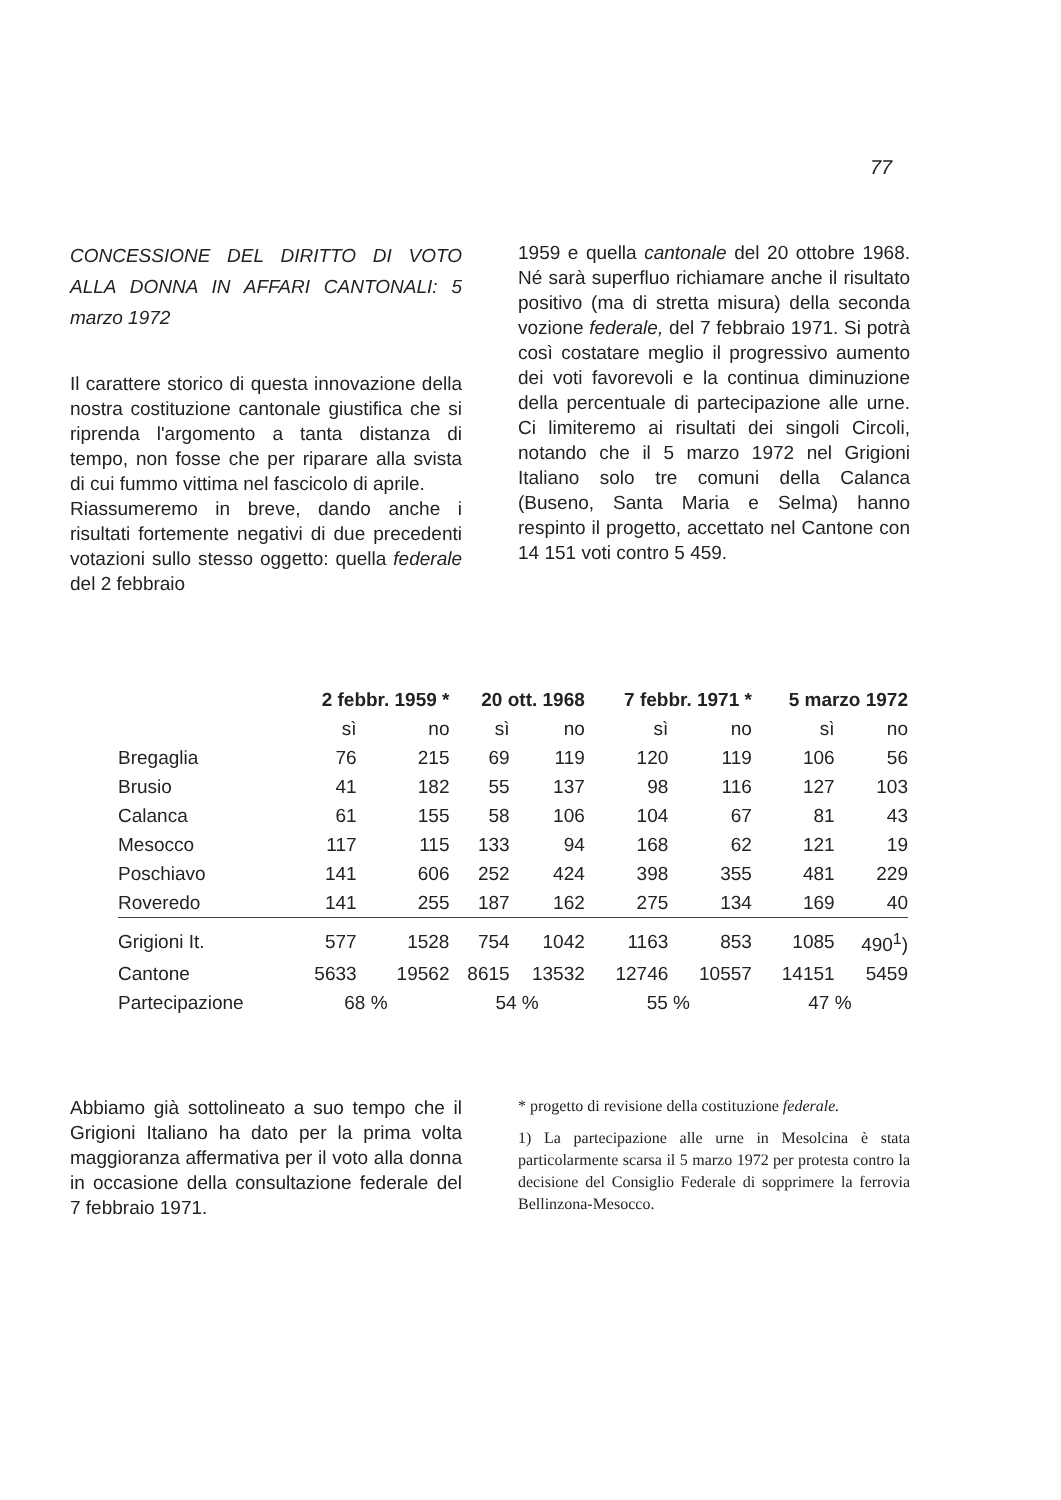77
CONCESSIONE DEL DIRITTO DI VOTO ALLA DONNA IN AFFARI CANTONALI: 5 marzo 1972
Il carattere storico di questa innovazione della nostra costituzione cantonale giustifica che si riprenda l'argomento a tanta distanza di tempo, non fosse che per riparare alla svista di cui fummo vittima nel fascicolo di aprile.
Riassumeremo in breve, dando anche i risultati fortemente negativi di due precedenti votazioni sullo stesso oggetto: quella federale del 2 febbraio
1959 e quella cantonale del 20 ottobre 1968. Né sarà superfluo richiamare anche il risultato positivo (ma di stretta misura) della seconda vozione federale, del 7 febbraio 1971. Si potrà così costatare meglio il progressivo aumento dei voti favorevoli e la continua diminuzione della percentuale di partecipazione alle urne. Ci limiteremo ai risultati dei singoli Circoli, notando che il 5 marzo 1972 nel Grigioni Italiano solo tre comuni della Calanca (Buseno, Santa Maria e Selma) hanno respinto il progetto, accettato nel Cantone con 14 151 voti contro 5 459.
| | 2 febbr. 1959 * | | 20 ott. 1968 | | 7 febbr. 1971 * | | 5 marzo 1972 | |
| --- | --- | --- | --- | --- | --- | --- | --- | --- |
| | sì | no | sì | no | sì | no | sì | no |
| Bregaglia | 76 | 215 | 69 | 119 | 120 | 119 | 106 | 56 |
| Brusio | 41 | 182 | 55 | 137 | 98 | 116 | 127 | 103 |
| Calanca | 61 | 155 | 58 | 106 | 104 | 67 | 81 | 43 |
| Mesocco | 117 | 115 | 133 | 94 | 168 | 62 | 121 | 19 |
| Poschiavo | 141 | 606 | 252 | 424 | 398 | 355 | 481 | 229 |
| Roveredo | 141 | 255 | 187 | 162 | 275 | 134 | 169 | 40 |
| Grigioni It. | 577 | 1528 | 754 | 1042 | 1163 | 853 | 1085 | 490<sup>1</sup>) |
| Cantone | 5633 | 19562 | 8615 | 13532 | 12746 | 10557 | 14151 | 5459 |
| Partecipazione | 68 % | | 54 % | | 55 % | | 47 % | |
Abbiamo già sottolineato a suo tempo che il Grigioni Italiano ha dato per la prima volta maggioranza affermativa per il voto alla donna in occasione della consultazione federale del 7 febbraio 1971.
* progetto di revisione della costituzione federale.
1) La partecipazione alle urne in Mesolcina è stata particolarmente scarsa il 5 marzo 1972 per protesta contro la decisione del Consiglio Federale di sopprimere la ferrovia Bellinzona-Mesocco.